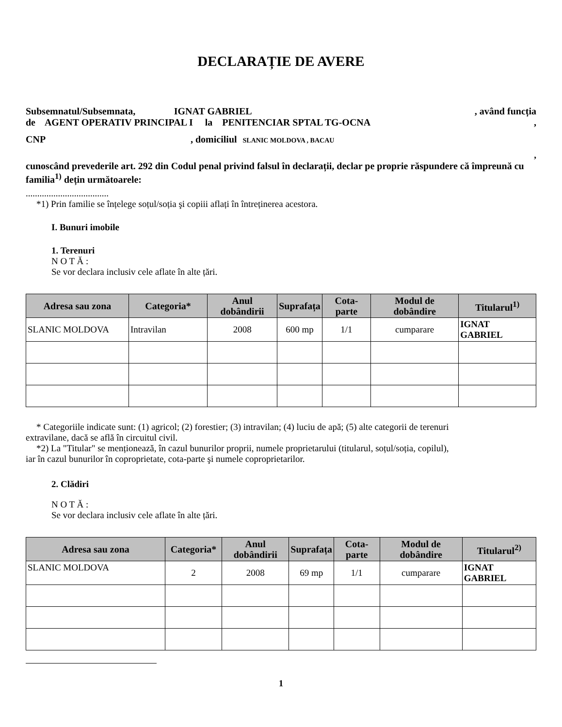DECLARAȚIE DE AVERE
Subsemnatul/Subsemnata, IGNAT GABRIEL , având funcția
de AGENT OPERATIV PRINCIPAL I la PENITENCIAR SPTAL TG-OCNA,
CNP , domiciliul SLANIC MOLDOVA , BACAU
,
cunoscând prevederile art. 292 din Codul penal privind falsul în declarații, declar pe proprie răspundere că împreună cu familia<sup>1)</sup> dețin următoarele:
....................................
*1) Prin familie se înțelege soțul/soția şi copiii aflați în întreținerea acestora.
I. Bunuri imobile
1. Terenuri
N O T Ă :
Se vor declara inclusiv cele aflate în alte țări.
| Adresa sau zona | Categoria* | Anul dobândirii | Suprafața | Cota-parte | Modul de dobândire | Titularul<sup>1)</sup> |
| --- | --- | --- | --- | --- | --- | --- |
| SLANIC MOLDOVA | Intravilan | 2008 | 600 mp | 1/1 | cumparare | IGNAT GABRIEL |
* Categoriile indicate sunt: (1) agricol; (2) forestier; (3) intravilan; (4) luciu de apă; (5) alte categorii de terenuri
extravilane, dacă se află în circuitul civil.
*2) La "Titular" se menționează, în cazul bunurilor proprii, numele proprietarului (titularul, soțul/soția, copilul),
iar în cazul bunurilor în coproprietate, cota-parte şi numele coproprietarilor.
2. Clădiri
N O T Ă :
Se vor declara inclusiv cele aflate în alte țări.
| Adresa sau zona | Categoria* | Anul dobândirii | Suprafața | Cota-parte | Modul de dobândire | Titularul<sup>2)</sup> |
| --- | --- | --- | --- | --- | --- | --- |
| SLANIC MOLDOVA | 2 | 2008 | 69 mp | 1/1 | cumparare | IGNAT GABRIEL |
1